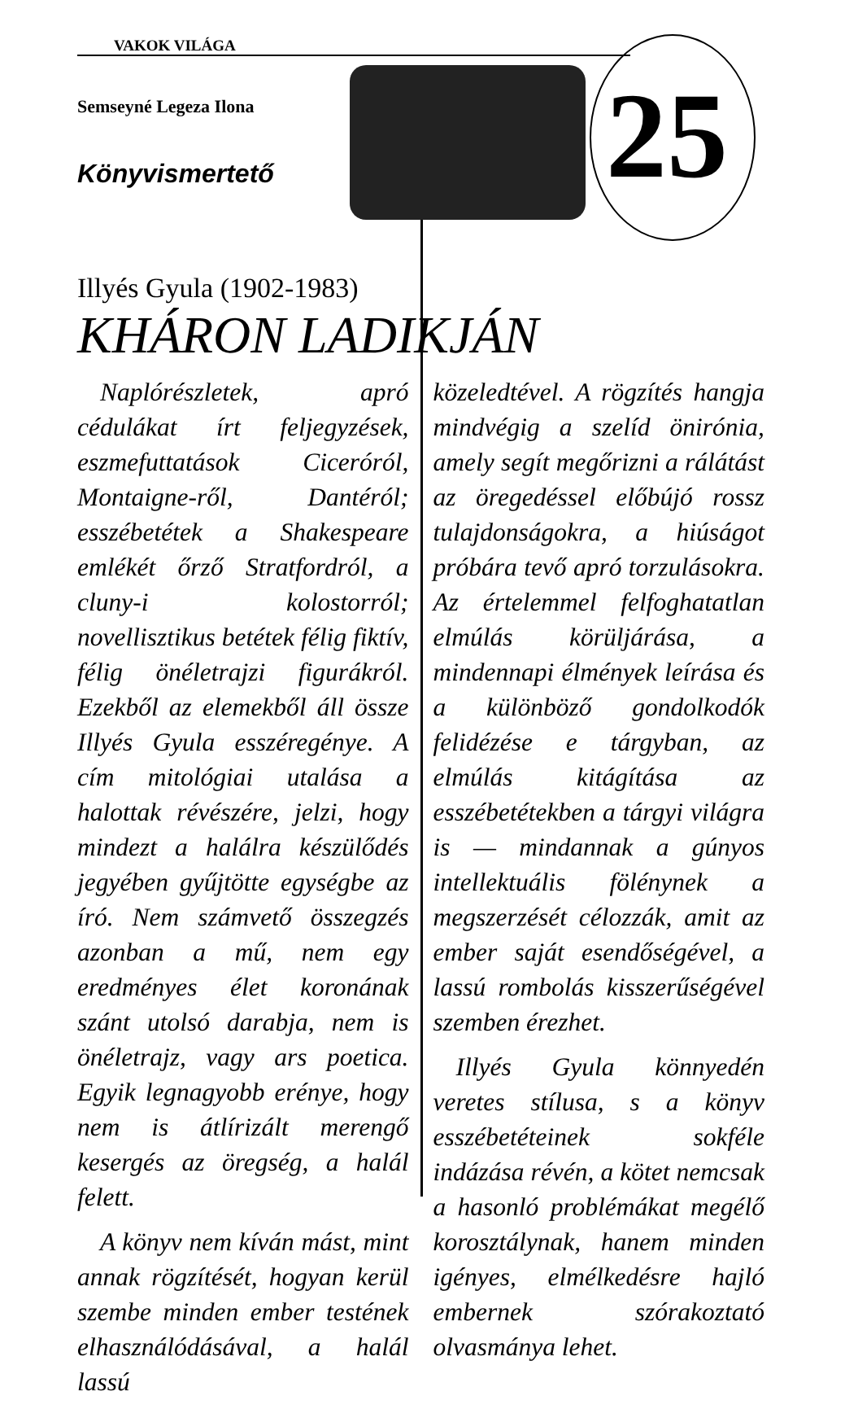VAKOK VILÁGA
Semseyné Legeza Ilona
Könyvismertető 25
Illyés Gyula (1902-1983)
KHÁRON LADIKJÁN
Naplórészletek, apró cédulákat írt feljegyzések, eszmefuttatások Ciceróról, Montaigne-ről, Dantéról; esszébetétek a Shakespeare emlékét őrző Stratfordról, a cluny-i kolostorról; novellisztikus betétek félig fiktív, félig önéletrajzi figurákról. Ezekből az elemekből áll össze Illyés Gyula esszéregénye. A cím mitológiai utalása a halottak révészére, jelzi, hogy mindezt a halálra készülődés jegyében gyűjtötte egységbe az író. Nem számvető összegzés azonban a mű, nem egy eredményes élet koronának szánt utolsó darabja, nem is önéletrajz, vagy ars poetica. Egyik legnagyobb erénye, hogy nem is átlírizált merengő kesergés az öregség, a halál felett.
A könyv nem kíván mást, mint annak rögzítését, hogyan kerül szembe minden ember testének elhasználódásával, a halál lassú
közeledtével. A rögzítés hangja mindvégig a szelíd önirónia, amely segít megőrizni a rálátást az öregedéssel előbújó rossz tulajdonságokra, a hiúságot próbára tevő apró torzulásokra. Az értelemmel felfoghatatlan elmúlás körüljárása, a mindennapi élmények leírása és a különböző gondolkodók felidézése e tárgyban, az elmúlás kitágítása az esszébetétekben a tárgyi világra is — mindannak a gúnyos intellektuális fölénynek a megszerzését célozzák, amit az ember saját esendőségével, a lassú rombolás kisszerűségével szemben érezhet.
Illyés Gyula könnyedén veretes stílusa, s a könyv esszébetéteinek sokféle indázása révén, a kötet nemcsak a hasonló problémákat megélő korosztálynak, hanem minden igényes, elmélkedésre hajló embernek szórakoztató olvasmánya lehet.